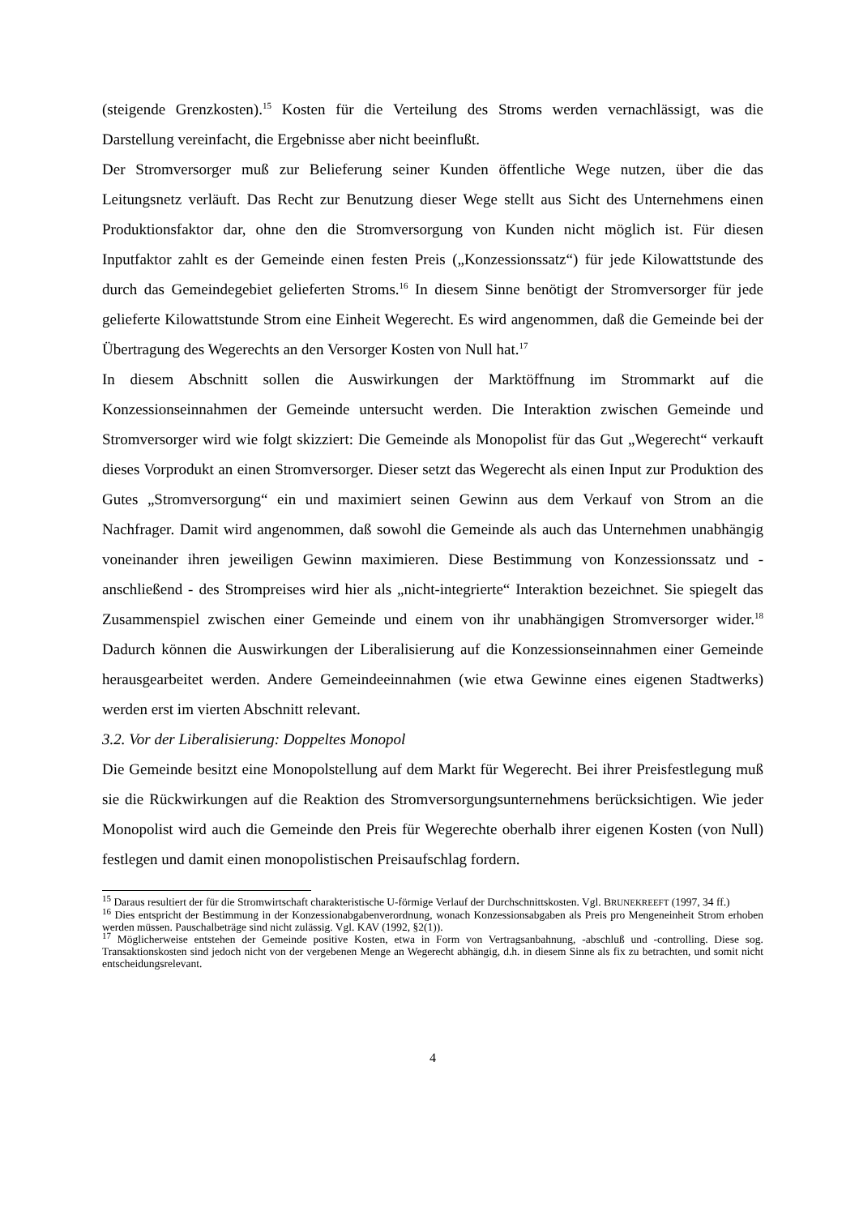(steigende Grenzkosten).<sup>15</sup> Kosten für die Verteilung des Stroms werden vernachlässigt, was die Darstellung vereinfacht, die Ergebnisse aber nicht beeinflußt.
Der Stromversorger muß zur Belieferung seiner Kunden öffentliche Wege nutzen, über die das Leitungsnetz verläuft. Das Recht zur Benutzung dieser Wege stellt aus Sicht des Unternehmens einen Produktionsfaktor dar, ohne den die Stromversorgung von Kunden nicht möglich ist. Für diesen Inputfaktor zahlt es der Gemeinde einen festen Preis („Konzessionssatz“) für jede Kilowattstunde des durch das Gemeindegebiet gelieferten Stroms.<sup>16</sup> In diesem Sinne benötigt der Stromversorger für jede gelieferte Kilowattstunde Strom eine Einheit Wegerecht. Es wird angenommen, daß die Gemeinde bei der Übertragung des Wegerechts an den Versorger Kosten von Null hat.<sup>17</sup>
In diesem Abschnitt sollen die Auswirkungen der Marktöffnung im Strommarkt auf die Konzessionseinnahmen der Gemeinde untersucht werden. Die Interaktion zwischen Gemeinde und Stromversorger wird wie folgt skizziert: Die Gemeinde als Monopolist für das Gut „Wegerecht“ verkauft dieses Vorprodukt an einen Stromversorger. Dieser setzt das Wegerecht als einen Input zur Produktion des Gutes „Stromversorgung“ ein und maximiert seinen Gewinn aus dem Verkauf von Strom an die Nachfrager. Damit wird angenommen, daß sowohl die Gemeinde als auch das Unternehmen unabhängig voneinander ihren jeweiligen Gewinn maximieren. Diese Bestimmung von Konzessionssatz und - anschließend - des Strompreises wird hier als „nicht-integrierte“ Interaktion bezeichnet. Sie spiegelt das Zusammenspiel zwischen einer Gemeinde und einem von ihr unabhängigen Stromversorger wider.<sup>18</sup> Dadurch können die Auswirkungen der Liberalisierung auf die Konzessions­einnahmen einer Gemeinde herausgearbeitet werden. Andere Gemeindeeinnahmen (wie etwa Gewinne eines eigenen Stadtwerks) werden erst im vierten Abschnitt relevant.
3.2. Vor der Liberalisierung: Doppeltes Monopol
Die Gemeinde besitzt eine Monopolstellung auf dem Markt für Wegerecht. Bei ihrer Preisfestlegung muß sie die Rückwirkungen auf die Reaktion des Stromversorgungs­unternehmens berücksichtigen. Wie jeder Monopolist wird auch die Gemeinde den Preis für Wegerechte oberhalb ihrer eigenen Kosten (von Null) festlegen und damit einen monopolistischen Preisaufschlag fordern.
<sup>15</sup> Daraus resultiert der für die Stromwirtschaft charakteristische U-förmige Verlauf der Durchschnittskosten. Vgl. BRUNEKREEFT (1997, 34 ff.)
<sup>16</sup> Dies entspricht der Bestimmung in der Konzessionabgabenverordnung, wonach Konzessionsabgaben als Preis pro Mengeneinheit Strom erhoben werden müssen. Pauschalbeträge sind nicht zulässig. Vgl. KAV (1992, §2(1)).
<sup>17</sup> Möglicherweise entstehen der Gemeinde positive Kosten, etwa in Form von Vertragsanbahnung, -abschluß und -controlling. Diese sog. Transaktionskosten sind jedoch nicht von der vergebenen Menge an Wegerecht abhängig, d.h. in diesem Sinne als fix zu betrachten, und somit nicht entscheidungsrelevant.
4